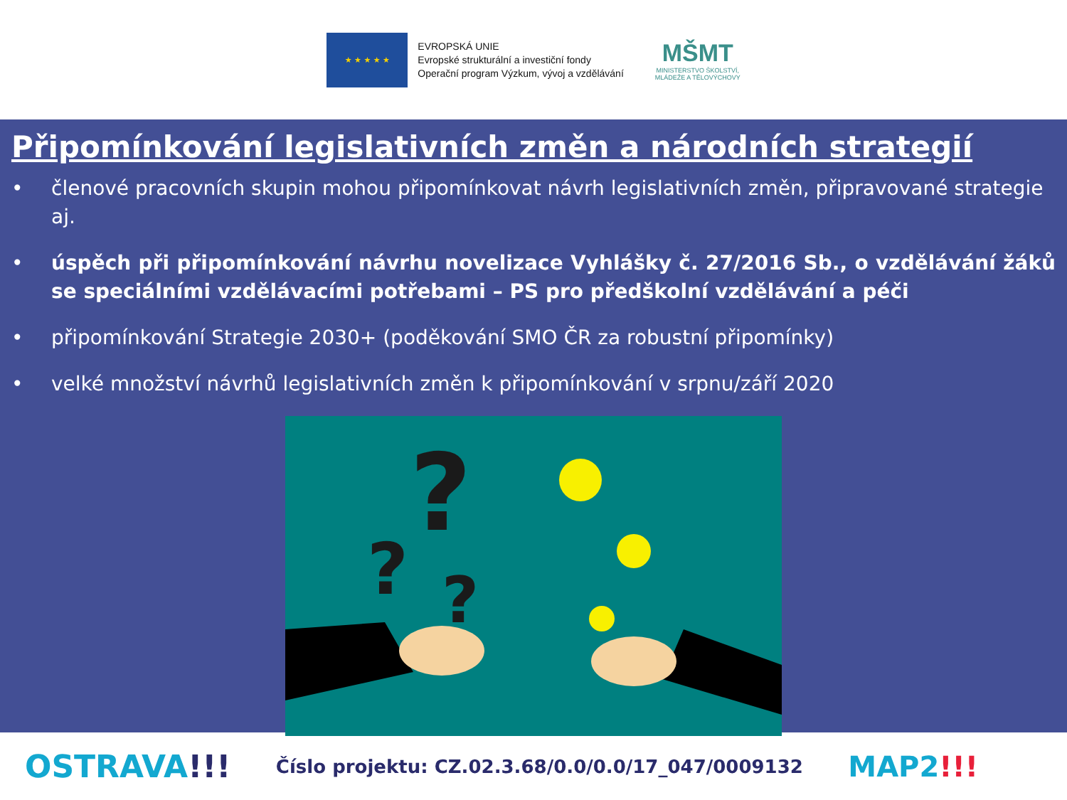★ ★ ★ ★ ★
EVROPSKÁ UNIE
Evropské strukturální a investiční fondy
Operační program Výzkum, vývoj a vzdělávání
MŠMT
MINISTERSTVO ŠKOLSTVÍ,
MLÁDEŽE A TĚLOVÝCHOVY
Připomínkování legislativních změn a národních strategií
• členové pracovních skupin mohou připomínkovat návrh legislativních změn, připravované strategie aj.
• úspěch při připomínkování návrhu novelizace Vyhlášky č. 27/2016 Sb., o vzdělávání žáků se speciálními vzdělávacími potřebami – PS pro předškolní vzdělávání a péči
• připomínkování Strategie 2030+ (poděkování SMO ČR za robustní připomínky)
• velké množství návrhů legislativních změn k připomínkování v srpnu/září 2020
?
?
?
OSTRAVA!!!
Číslo projektu: CZ.02.3.68/0.0/0.0/17_047/0009132
MAP2!!!